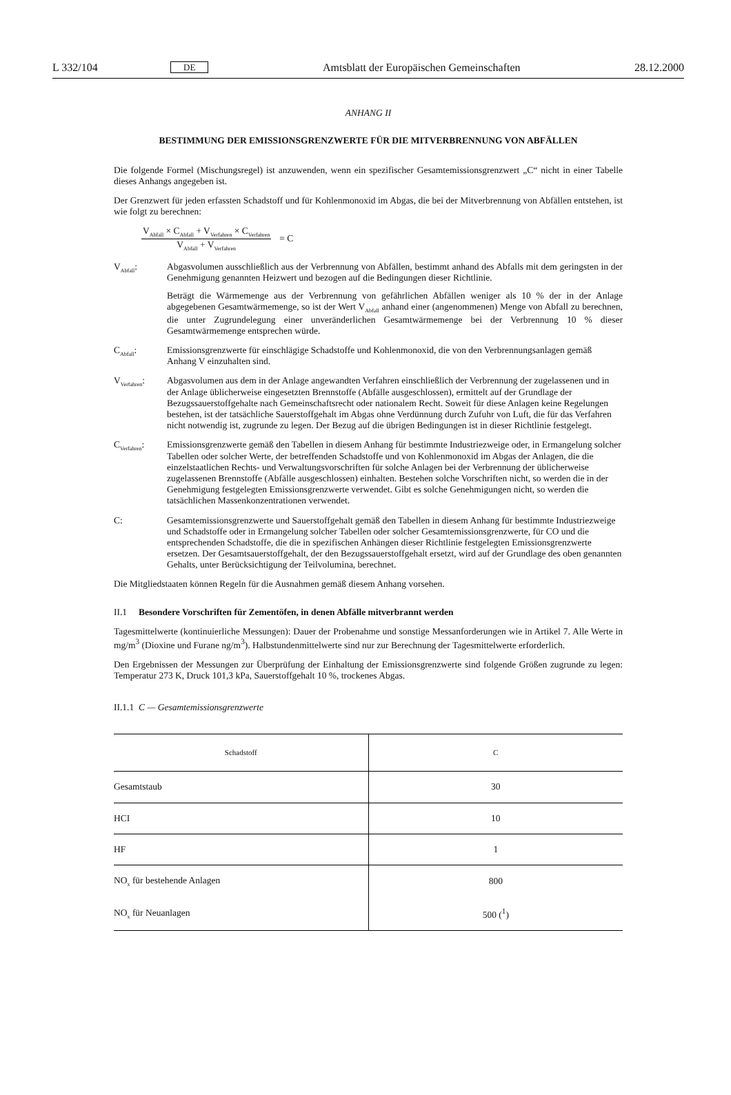L 332/104 DE Amtsblatt der Europäischen Gemeinschaften 28.12.2000
ANHANG II
BESTIMMUNG DER EMISSIONSGRENZWERTE FÜR DIE MITVERBRENNUNG VON ABFÄLLEN
Die folgende Formel (Mischungsregel) ist anzuwenden, wenn ein spezifischer Gesamtemissionsgrenzwert „C“ nicht in einer Tabelle dieses Anhangs angegeben ist.
Der Grenzwert für jeden erfassten Schadstoff und für Kohlenmonoxid im Abgas, die bei der Mitverbrennung von Abfällen entstehen, ist wie folgt zu berechnen:
V<sub>Abfall</sub> × C<sub>Abfall</sub> + V<sub>Verfahren</sub> × C<sub>Verfahren</sub>
V<sub>Abfall</sub> + V<sub>Verfahren</sub>
= C
V<sub>Abfall</sub>: Abgasvolumen ausschließlich aus der Verbrennung von Abfällen, bestimmt anhand des Abfalls mit dem geringsten in der Genehmigung genannten Heizwert und bezogen auf die Bedingungen dieser Richtlinie.
Beträgt die Wärmemenge aus der Verbrennung von gefährlichen Abfällen weniger als 10 % der in der Anlage abgegebenen Gesamtwärmemenge, so ist der Wert V<sub>Abfall</sub> anhand einer (angenommenen) Menge von Abfall zu berechnen, die unter Zugrundelegung einer unveränderlichen Gesamtwärmemenge bei der Verbrennung 10 % dieser Gesamtwärmemenge entsprechen würde.
C<sub>Abfall</sub>: Emissionsgrenzwerte für einschlägige Schadstoffe und Kohlenmonoxid, die von den Verbrennungsanlagen gemäß Anhang V einzuhalten sind.
V<sub>Verfahren</sub>:
Abgasvolumen aus dem in der Anlage angewandten Verfahren einschließlich der Verbrennung der zugelassenen und in der Anlage üblicherweise eingesetzten Brennstoffe (Abfälle ausgeschlossen), ermittelt auf der Grundlage der Bezugssauerstoffgehalte nach Gemeinschaftsrecht oder nationalem Recht. Soweit für diese Anlagen keine Regelungen bestehen, ist der tatsächliche Sauerstoffgehalt im Abgas ohne Verdünnung durch Zufuhr von Luft, die für das Verfahren nicht notwendig ist, zugrunde zu legen. Der Bezug auf die übrigen Bedingungen ist in dieser Richtlinie festgelegt.
C<sub>Verfahren</sub>:
Emissionsgrenzwerte gemäß den Tabellen in diesem Anhang für bestimmte Industriezweige oder, in Ermangelung solcher Tabellen oder solcher Werte, der betreffenden Schadstoffe und von Kohlenmonoxid im Abgas der Anlagen, die die einzelstaatlichen Rechts- und Verwaltungsvorschriften für solche Anlagen bei der Verbrennung der üblicherweise zugelassenen Brennstoffe (Abfälle ausgeschlossen) einhalten. Bestehen solche Vorschriften nicht, so werden die in der Genehmigung festgelegten Emissionsgrenzwerte verwendet. Gibt es solche Genehmigungen nicht, so werden die tatsächlichen Massenkonzentrationen verwendet.
C: Gesamtemissionsgrenzwerte und Sauerstoffgehalt gemäß den Tabellen in diesem Anhang für bestimmte Industriezweige und Schadstoffe oder in Ermangelung solcher Tabellen oder solcher Gesamtemissionsgrenzwerte, für CO und die entsprechenden Schadstoffe, die die in spezifischen Anhängen dieser Richtlinie festgelegten Emissionsgrenzwerte ersetzen. Der Gesamtsauerstoffgehalt, der den Bezugssauerstoffgehalt ersetzt, wird auf der Grundlage des oben genannten Gehalts, unter Berücksichtigung der Teilvolumina, berechnet.
Die Mitgliedstaaten können Regeln für die Ausnahmen gemäß diesem Anhang vorsehen.
II.1 Besondere Vorschriften für Zementöfen, in denen Abfälle mitverbrannt werden
Tagesmittelwerte (kontinuierliche Messungen): Dauer der Probenahme und sonstige Messanforderungen wie in Artikel 7. Alle Werte in mg/m<sup>3</sup> (Dioxine und Furane ng/m<sup>3</sup>). Halbstundenmittelwerte sind nur zur Berechnung der Tagesmittelwerte erforderlich.
Den Ergebnissen der Messungen zur Überprüfung der Einhaltung der Emissionsgrenzwerte sind folgende Größen zugrunde zu legen: Temperatur 273 K, Druck 101,3 kPa, Sauerstoffgehalt 10 %, trockenes Abgas.
II.1.1 C — Gesamtemissionsgrenzwerte
| Schadstoff | C |
| --- | --- |
| Gesamtstaub | 30 |
| HCI | 10 |
| HF | 1 |
| NO<sub>x</sub> für bestehende Anlagen | 800 |
| NO<sub>x</sub> für Neuanlagen | 500 (<sup>1</sup>) |